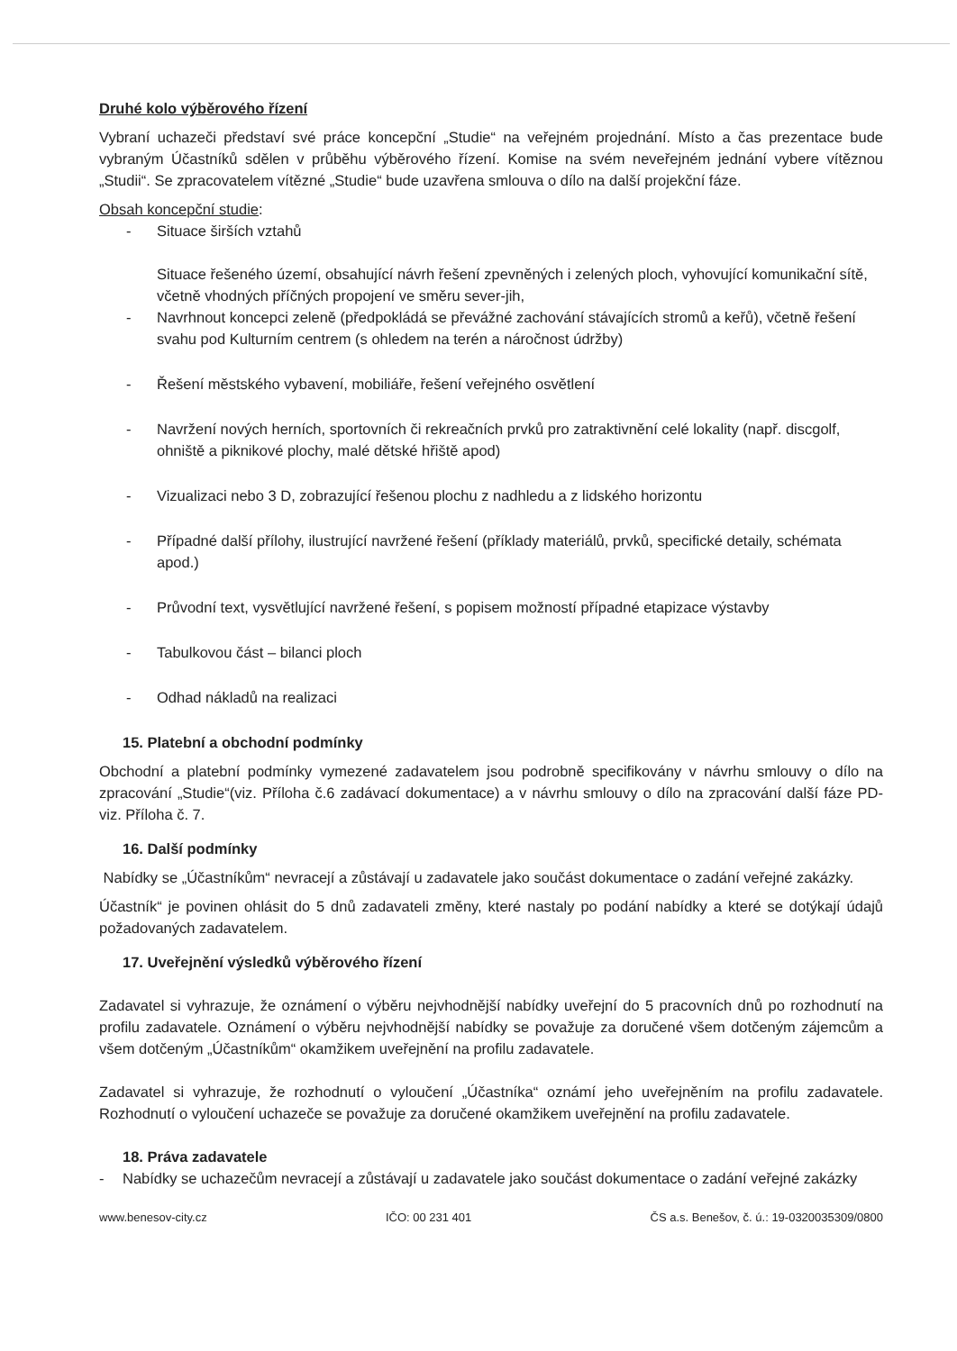Druhé kolo výběrového řízení
Vybraní uchazeči představí své práce koncepční „Studie“ na veřejném projednání. Místo a čas prezentace bude vybraným Účastníků sdělen v průběhu výběrového řízení. Komise na svém neveřejném jednání vybere vítěznou „Studii“. Se zpracovatelem vítězné „Studie“ bude uzavřena smlouva o dílo na další projekční fáze.
Obsah koncepční studie:
- Situace širších vztahů
Situace řešeného území, obsahující návrh řešení zpevněných i zelených ploch, vyhovující komunikační sítě, včetně vhodných příčných propojení ve směru sever-jih,
- Navrhnout koncepci zeleně (předpokládá se převážné zachování stávajících stromů a keřů), včetně řešení svahu pod Kulturním centrem (s ohledem na terén a náročnost údržby)
- Řešení městského vybavení, mobiliáře, řešení veřejného osvětlení
- Navržení nových herních, sportovních či rekreačních prvků pro zatraktivnění celé lokality (např. discgolf, ohniště a piknikové plochy, malé dětské hřiště apod)
- Vizualizaci nebo 3 D, zobrazující řešenou plochu z nadhledu a z lidského horizontu
- Případné další přílohy, ilustrující navržené řešení (příklady materiálů, prvků, specifické detaily, schémata apod.)
- Průvodní text, vysvětlující navržené řešení, s popisem možností případné etapizace výstavby
- Tabulkovou část – bilanci ploch
- Odhad nákladů na realizaci
15. Platební a obchodní podmínky
Obchodní a platební podmínky vymezené zadavatelem jsou podrobně specifikovány v návrhu smlouvy o dílo na zpracování „Studie“(viz. Příloha č.6 zadávací dokumentace) a v návrhu smlouvy o dílo na zpracování další fáze PD- viz. Příloha č. 7.
16. Další podmínky
Nabídky se „Účastníkům“ nevracejí a zůstávají u zadavatele jako součást dokumentace o zadání veřejné zakázky.
Účastník“ je povinen ohlásit do 5 dnů zadavateli změny, které nastaly po podání nabídky a které se dotýkají údajů požadovaných zadavatelem.
17. Uveřejnění výsledků výběrového řízení
Zadavatel si vyhrazuje, že oznámení o výběru nejvhodnější nabídky uveřejní do 5 pracovních dnů po rozhodnutí na profilu zadavatele. Oznámení o výběru nejvhodnější nabídky se považuje za doručené všem dotčeným zájemcům a všem dotčeným „Účastníkům“ okamžikem uveřejnění na profilu zadavatele.
Zadavatel si vyhrazuje, že rozhodnutí o vyloučení „Účastníka“ oznámí jeho uveřejněním na profilu zadavatele. Rozhodnutí o vyloučení uchazeče se považuje za doručené okamžikem uveřejnění na profilu zadavatele.
18. Práva zadavatele
- Nabídky se uchazečům nevracejí a zůstávají u zadavatele jako součást dokumentace o zadání veřejné zakázky
www.benesov-city.cz IČO: 00 231 401 ČS a.s. Benešov, č. ú.: 19-0320035309/0800